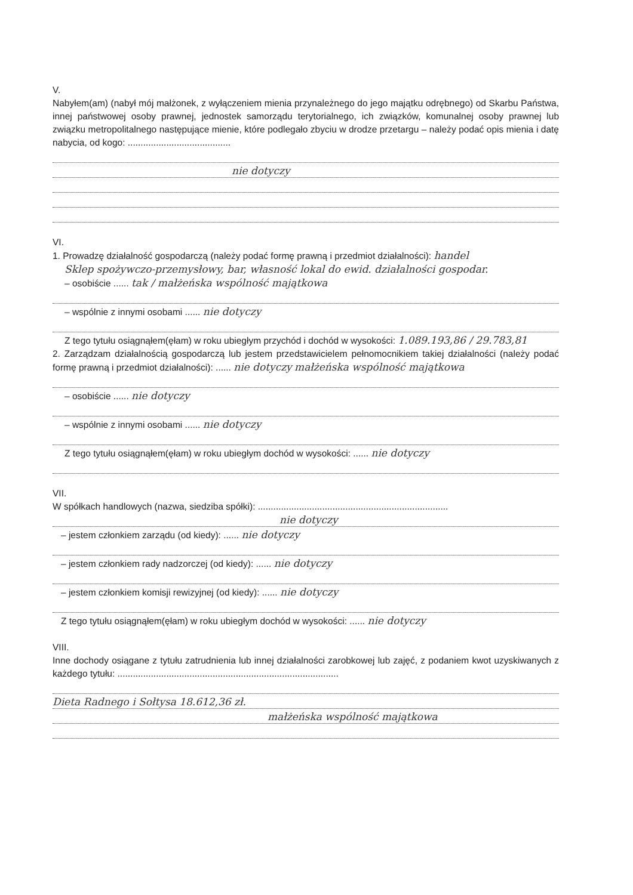V.
Nabyłem(am) (nabył mój małżonek, z wyłączeniem mienia przynależnego do jego majątku odrębnego) od Skarbu Państwa, innej państwowej osoby prawnej, jednostek samorządu terytorialnego, ich związków, komunalnej osoby prawnej lub związku metropolitalnego następujące mienie, które podlegało zbyciu w drodze przetargu – należy podać opis mienia i datę nabycia, od kogo: ........................................
nie dotyczy
VI.
1. Prowadzę działalność gospodarczą (należy podać formę prawną i przedmiot działalności): handel
Sklep spożywczo-przemysłowy, bar, własność lokal do ewid. działalności gospodar.
– osobiście ...... tak / małżeńska wspólność majątkowa
– wspólnie z innymi osobami ...... nie dotyczy
Z tego tytułu osiągnąłem(ęłam) w roku ubiegłym przychód i dochód w wysokości: 1.089.193,86 / 29.783,81
2. Zarządzam działalnością gospodarczą lub jestem przedstawicielem pełnomocnikiem takiej działalności (należy podać formę prawną i przedmiot działalności): ...... nie dotyczy małżeńska wspólność majątkowa
– osobiście ...... nie dotyczy
– wspólnie z innymi osobami ...... nie dotyczy
Z tego tytułu osiągnąłem(ęłam) w roku ubiegłym dochód w wysokości: ...... nie dotyczy
VII.
W spółkach handlowych (nazwa, siedziba spółki): ..........................................................................
nie dotyczy
– jestem członkiem zarządu (od kiedy): ...... nie dotyczy
– jestem członkiem rady nadzorczej (od kiedy): ...... nie dotyczy
– jestem członkiem komisji rewizyjnej (od kiedy): ...... nie dotyczy
Z tego tytułu osiągnąłem(ęłam) w roku ubiegłym dochód w wysokości: ...... nie dotyczy
VIII.
Inne dochody osiągane z tytułu zatrudnienia lub innej działalności zarobkowej lub zajęć, z podaniem kwot uzyskiwanych z każdego tytułu: ......................................................................................
Dieta Radnego i Sołtysa 18.612,36 zł.
małżeńska wspólność majątkowa